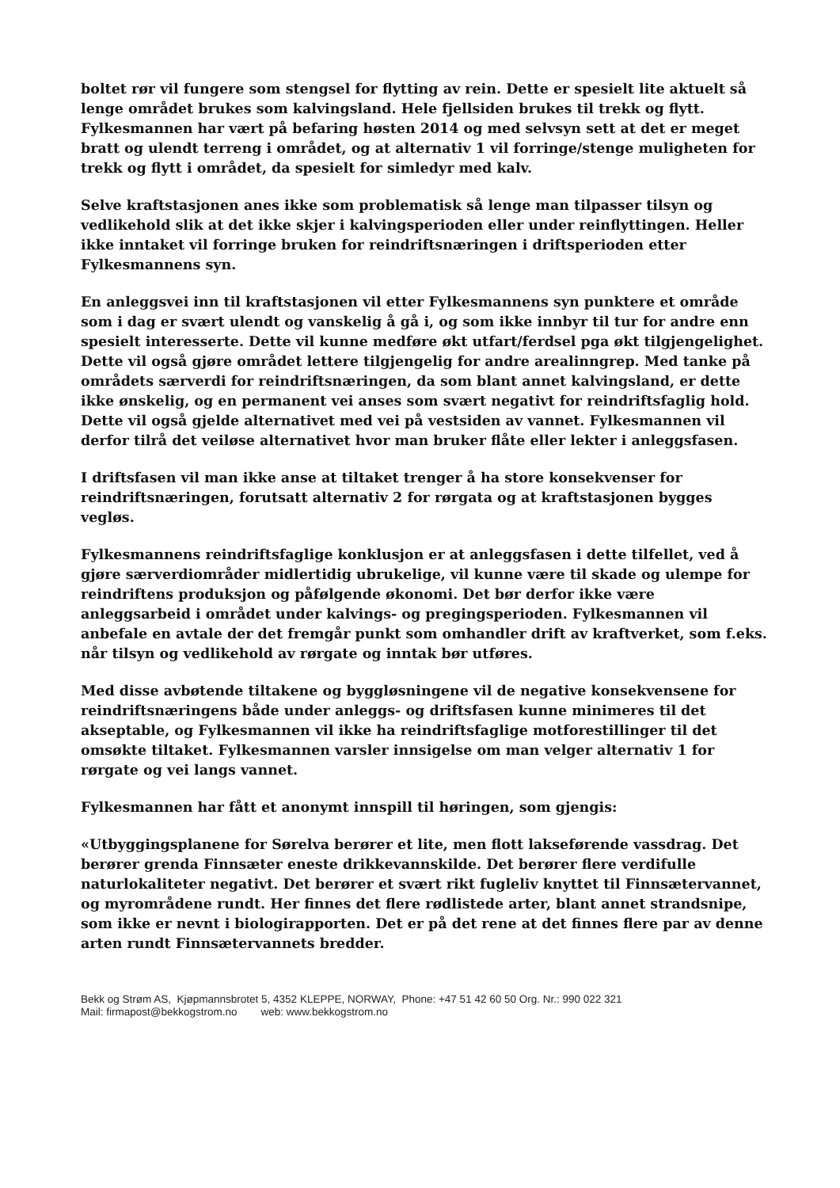boltet rør vil fungere som stengsel for flytting av rein. Dette er spesielt lite aktuelt så lenge området brukes som kalvingsland. Hele fjellsiden brukes til trekk og flytt. Fylkesmannen har vært på befaring høsten 2014 og med selvsyn sett at det er meget bratt og ulendt terreng i området, og at alternativ 1 vil forringe/stenge muligheten for trekk og flytt i området, da spesielt for simledyr med kalv.
Selve kraftstasjonen anes ikke som problematisk så lenge man tilpasser tilsyn og vedlikehold slik at det ikke skjer i kalvingsperioden eller under reinflyttingen. Heller ikke inntaket vil forringe bruken for reindriftsnæringen i driftsperioden etter Fylkesmannens syn.
En anleggsvei inn til kraftstasjonen vil etter Fylkesmannens syn punktere et område som i dag er svært ulendt og vanskelig å gå i, og som ikke innbyr til tur for andre enn spesielt interesserte. Dette vil kunne medføre økt utfart/ferdsel pga økt tilgjengelighet. Dette vil også gjøre området lettere tilgjengelig for andre arealinngrep. Med tanke på områdets særverdi for reindriftsnæringen, da som blant annet kalvingsland, er dette ikke ønskelig, og en permanent vei anses som svært negativt for reindriftsfaglig hold. Dette vil også gjelde alternativet med vei på vestsiden av vannet. Fylkesmannen vil derfor tilrå det veiløse alternativet hvor man bruker flåte eller lekter i anleggsfasen.
I driftsfasen vil man ikke anse at tiltaket trenger å ha store konsekvenser for reindriftsnæringen, forutsatt alternativ 2 for rørgata og at kraftstasjonen bygges vegløs.
Fylkesmannens reindriftsfaglige konklusjon er at anleggsfasen i dette tilfellet, ved å gjøre særverdiområder midlertidig ubrukelige, vil kunne være til skade og ulempe for reindriftens produksjon og påfølgende økonomi. Det bør derfor ikke være anleggsarbeid i området under kalvings- og pregingsperioden. Fylkesmannen vil anbefale en avtale der det fremgår punkt som omhandler drift av kraftverket, som f.eks. når tilsyn og vedlikehold av rørgate og inntak bør utføres.
Med disse avbøtende tiltakene og byggløsningene vil de negative konsekvensene for reindriftsnæringens både under anleggs- og driftsfasen kunne minimeres til det akseptable, og Fylkesmannen vil ikke ha reindriftsfaglige motforestillinger til det omsøkte tiltaket. Fylkesmannen varsler innsigelse om man velger alternativ 1 for rørgate og vei langs vannet.
Fylkesmannen har fått et anonymt innspill til høringen, som gjengis:
«Utbyggingsplanene for Sørelva berører et lite, men flott lakseførende vassdrag. Det berører grenda Finnsæter eneste drikkevannskilde. Det berører flere verdifulle naturlokaliteter negativt. Det berører et svært rikt fugleliv knyttet til Finnsætervannet, og myrområdene rundt. Her finnes det flere rødlistede arter, blant annet strandsnipe, som ikke er nevnt i biologirapporten. Det er på det rene at det finnes flere par av denne arten rundt Finnsætervannets bredder.
Bekk og Strøm AS, Kjøpmannsbrotet 5, 4352 KLEPPE, NORWAY, Phone: +47 51 42 60 50 Org. Nr.: 990 022 321
Mail: firmapost@bekkogstrom.no web: www.bekkogstrom.no